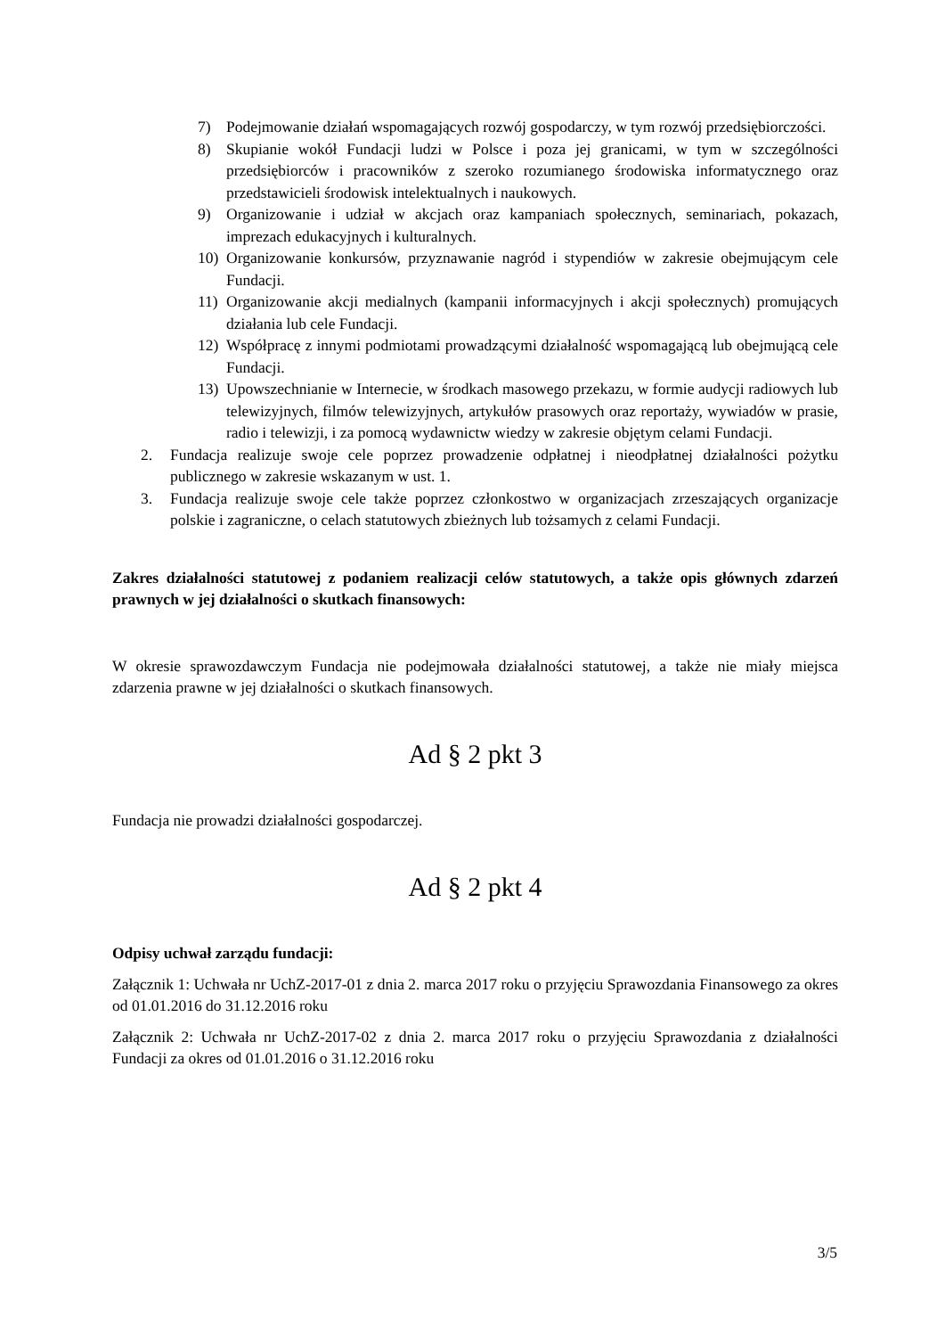7) Podejmowanie działań wspomagających rozwój gospodarczy, w tym rozwój przedsiębiorczości.
8) Skupianie wokół Fundacji ludzi w Polsce i poza jej granicami, w tym w szczególności przedsiębiorców i pracowników z szeroko rozumianego środowiska informatycznego oraz przedstawicieli środowisk intelektualnych i naukowych.
9) Organizowanie i udział w akcjach oraz kampaniach społecznych, seminariach, pokazach, imprezach edukacyjnych i kulturalnych.
10) Organizowanie konkursów, przyznawanie nagród i stypendiów w zakresie obejmującym cele Fundacji.
11) Organizowanie akcji medialnych (kampanii informacyjnych i akcji społecznych) promujących działania lub cele Fundacji.
12) Współpracę z innymi podmiotami prowadzącymi działalność wspomagającą lub obejmującą cele Fundacji.
13) Upowszechnianie w Internecie, w środkach masowego przekazu, w formie audycji radiowych lub telewizyjnych, filmów telewizyjnych, artykułów prasowych oraz reportaży, wywiadów w prasie, radio i telewizji, i za pomocą wydawnictw wiedzy w zakresie objętym celami Fundacji.
2. Fundacja realizuje swoje cele poprzez prowadzenie odpłatnej i nieodpłatnej działalności pożytku publicznego w zakresie wskazanym w ust. 1.
3. Fundacja realizuje swoje cele także poprzez członkostwo w organizacjach zrzeszających organizacje polskie i zagraniczne, o celach statutowych zbieżnych lub tożsamych z celami Fundacji.
Zakres działalności statutowej z podaniem realizacji celów statutowych, a także opis głównych zdarzeń prawnych w jej działalności o skutkach finansowych:
W okresie sprawozdawczym Fundacja nie podejmowała działalności statutowej, a także nie miały miejsca zdarzenia prawne w jej działalności o skutkach finansowych.
Ad § 2 pkt 3
Fundacja nie prowadzi działalności gospodarczej.
Ad § 2 pkt 4
Odpisy uchwał zarządu fundacji:
Załącznik 1: Uchwała nr UchZ-2017-01 z dnia 2. marca 2017 roku o przyjęciu Sprawozdania Finansowego za okres od 01.01.2016 do 31.12.2016 roku
Załącznik 2: Uchwała nr UchZ-2017-02 z dnia 2. marca 2017 roku o przyjęciu Sprawozdania z działalności Fundacji za okres od 01.01.2016 o 31.12.2016 roku
3/5